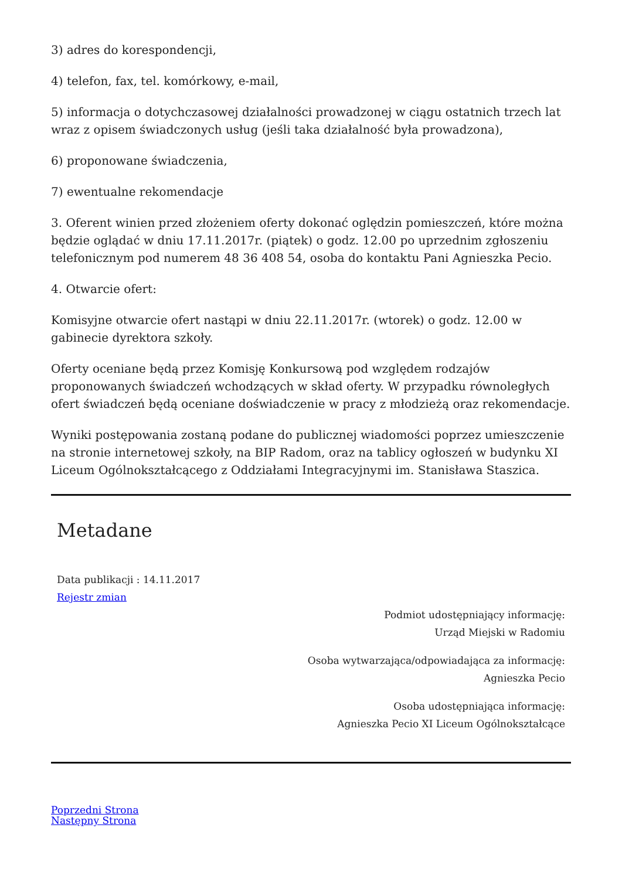3) adres do korespondencji,
4) telefon, fax, tel. komórkowy, e-mail,
5) informacja o dotychczasowej działalności prowadzonej w ciągu ostatnich trzech lat wraz z opisem świadczonych usług (jeśli taka działalność była prowadzona),
6) proponowane świadczenia,
7) ewentualne rekomendacje
3. Oferent winien przed złożeniem oferty dokonać oględzin pomieszczeń, które można będzie oglądać w dniu 17.11.2017r. (piątek) o godz. 12.00 po uprzednim zgłoszeniu telefonicznym pod numerem 48 36 408 54, osoba do kontaktu Pani Agnieszka Pecio.
4. Otwarcie ofert:
Komisyjne otwarcie ofert nastąpi w dniu 22.11.2017r. (wtorek) o godz. 12.00 w gabinecie dyrektora szkoły.
Oferty oceniane będą przez Komisję Konkursową pod względem rodzajów proponowanych świadczeń wchodzących w skład oferty. W przypadku równoległych ofert świadczeń będą oceniane doświadczenie w pracy z młodzieżą oraz rekomendacje.
Wyniki postępowania zostaną podane do publicznej wiadomości poprzez umieszczenie na stronie internetowej szkoły, na BIP Radom, oraz na tablicy ogłoszeń w budynku XI Liceum Ogólnokształcącego z Oddziałami Integracyjnymi im. Stanisława Staszica.
Metadane
Data publikacji : 14.11.2017
Rejestr zmian
Podmiot udostępniający informację:
Urząd Miejski w Radomiu
Osoba wytwarzająca/odpowiadająca za informację:
Agnieszka Pecio
Osoba udostępniająca informację:
Agnieszka Pecio XI Liceum Ogólnokształcące
Poprzedni Strona
Następny Strona